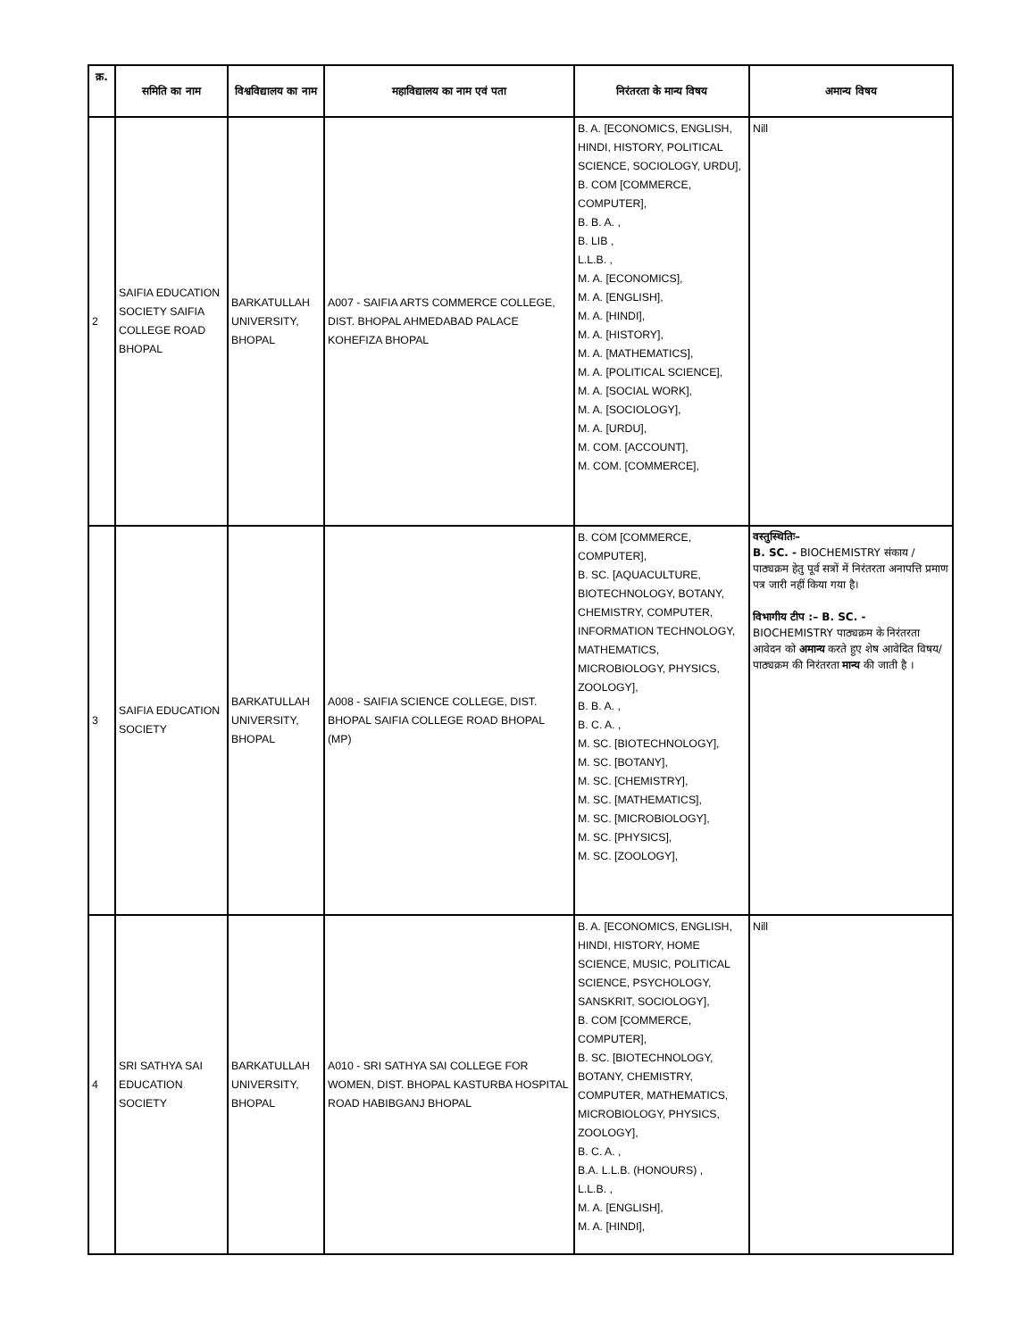| क्र. | समिति का नाम | विश्वविद्यालय का नाम | महाविद्यालय का नाम एवं पता | निरंतरता के मान्य विषय | अमान्य विषय |
| --- | --- | --- | --- | --- | --- |
| 2 | SAIFIA EDUCATION SOCIETY SAIFIA COLLEGE ROAD BHOPAL | BARKATULLAH UNIVERSITY, BHOPAL | A007 - SAIFIA ARTS COMMERCE COLLEGE, DIST. BHOPAL AHMEDABAD PALACE KOHEFIZA BHOPAL | B. A. [ECONOMICS, ENGLISH, HINDI, HISTORY, POLITICAL SCIENCE, SOCIOLOGY, URDU], B. COM [COMMERCE, COMPUTER], B. B. A. , B. LIB , L.L.B. , M. A. [ECONOMICS], M. A. [ENGLISH], M. A. [HINDI], M. A. [HISTORY], M. A. [MATHEMATICS], M. A. [POLITICAL SCIENCE], M. A. [SOCIAL WORK], M. A. [SOCIOLOGY], M. A. [URDU], M. COM. [ACCOUNT], M. COM. [COMMERCE], | Nill |
| 3 | SAIFIA EDUCATION SOCIETY | BARKATULLAH UNIVERSITY, BHOPAL | A008 - SAIFIA SCIENCE COLLEGE, DIST. BHOPAL SAIFIA COLLEGE ROAD BHOPAL (MP) | B. COM [COMMERCE, COMPUTER], B. SC. [AQUACULTURE, BIOTECHNOLOGY, BOTANY, CHEMISTRY, COMPUTER, INFORMATION TECHNOLOGY, MATHEMATICS, MICROBIOLOGY, PHYSICS, ZOOLOGY], B. B. A. , B. C. A. , M. SC. [BIOTECHNOLOGY], M. SC. [BOTANY], M. SC. [CHEMISTRY], M. SC. [MATHEMATICS], M. SC. [MICROBIOLOGY], M. SC. [PHYSICS], M. SC. [ZOOLOGY], | वस्तुस्थितिः– B. SC. - BIOCHEMISTRY संकाय / पाठ्यक्रम हेतु पूर्व सत्रों में निरंतरता अनापत्ति प्रमाण पत्र जारी नहीं किया गया है। विभागीय टीप :– B. SC. - BIOCHEMISTRY पाठ्यक्रम के निरंतरता आवेदन को अमान्य करते हुए शेष आवेदित विषय/पाठ्यक्रम की निरंतरता मान्य की जाती है । |
| 4 | SRI SATHYA SAI EDUCATION SOCIETY | BARKATULLAH UNIVERSITY, BHOPAL | A010 - SRI SATHYA SAI COLLEGE FOR WOMEN, DIST. BHOPAL KASTURBA HOSPITAL ROAD HABIBGANJ BHOPAL | B. A. [ECONOMICS, ENGLISH, HINDI, HISTORY, HOME SCIENCE, MUSIC, POLITICAL SCIENCE, PSYCHOLOGY, SANSKRIT, SOCIOLOGY], B. COM [COMMERCE, COMPUTER], B. SC. [BIOTECHNOLOGY, BOTANY, CHEMISTRY, COMPUTER, MATHEMATICS, MICROBIOLOGY, PHYSICS, ZOOLOGY], B. C. A. , B.A. L.L.B. (HONOURS) , L.L.B. , M. A. [ENGLISH], M. A. [HINDI], | Nill |